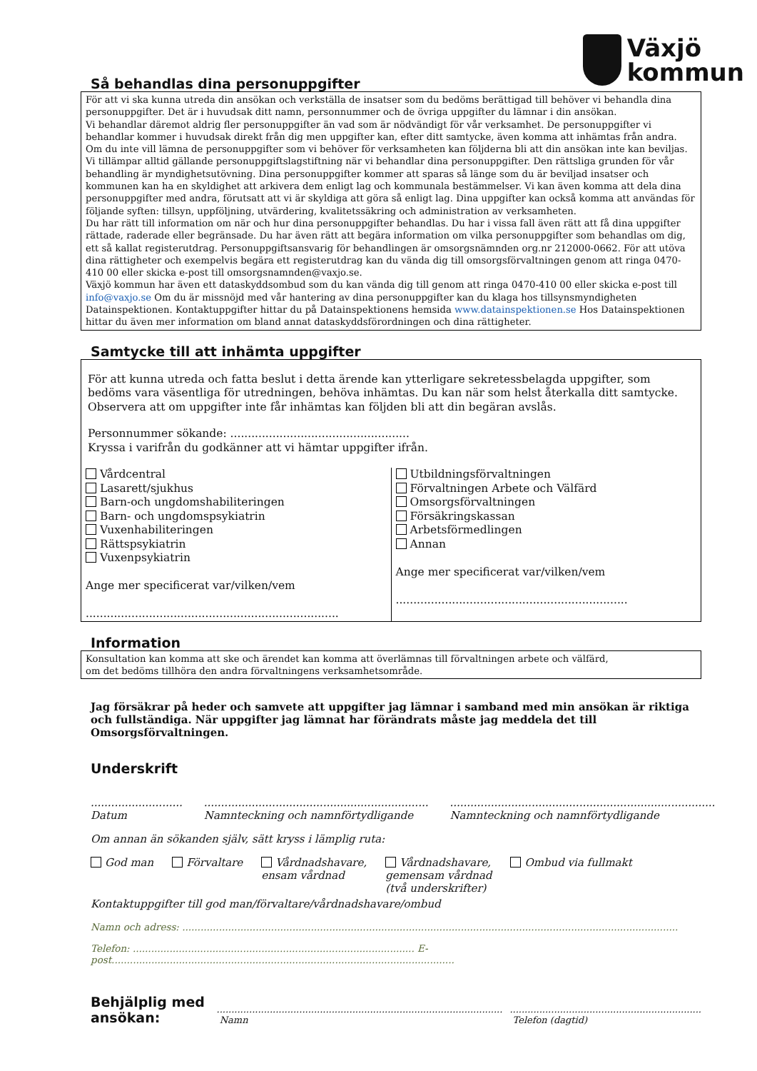Växjö
kommun
Så behandlas dina personuppgifter
För att vi ska kunna utreda din ansökan och verkställa de insatser som du bedöms berättigad till behöver vi behandla dina personuppgifter. Det är i huvudsak ditt namn, personnummer och de övriga uppgifter du lämnar i din ansökan.
Vi behandlar däremot aldrig fler personuppgifter än vad som är nödvändigt för vår verksamhet. De personuppgifter vi behandlar kommer i huvudsak direkt från dig men uppgifter kan, efter ditt samtycke, även komma att inhämtas från andra. Om du inte vill lämna de personuppgifter som vi behöver för verksamheten kan följderna bli att din ansökan inte kan beviljas. Vi tillämpar alltid gällande personuppgiftslagstiftning när vi behandlar dina personuppgifter. Den rättsliga grunden för vår behandling är myndighetsutövning. Dina personuppgifter kommer att sparas så länge som du är beviljad insatser och kommunen kan ha en skyldighet att arkivera dem enligt lag och kommunala bestämmelser. Vi kan även komma att dela dina personuppgifter med andra, förutsatt att vi är skyldiga att göra så enligt lag. Dina uppgifter kan också komma att användas för följande syften: tillsyn, uppföljning, utvärdering, kvalitetssäkring och administration av verksamheten.
Du har rätt till information om när och hur dina personuppgifter behandlas. Du har i vissa fall även rätt att få dina uppgifter rättade, raderade eller begränsade. Du har även rätt att begära information om vilka personuppgifter som behandlas om dig, ett så kallat registerutdrag. Personuppgiftsansvarig för behandlingen är omsorgsnämnden org.nr 212000-0662. För att utöva dina rättigheter och exempelvis begära ett registerutdrag kan du vända dig till omsorgsförvaltningen genom att ringa 0470-410 00 eller skicka e-post till omsorgsnamnden@vaxjo.se.
Växjö kommun har även ett dataskyddsombud som du kan vända dig till genom att ringa 0470-410 00 eller skicka e-post till info@vaxjo.se Om du är missnöjd med vår hantering av dina personuppgifter kan du klaga hos tillsynsmyndigheten Datainspektionen. Kontaktuppgifter hittar du på Datainspektionens hemsida www.datainspektionen.se Hos Datainspektionen hittar du även mer information om bland annat dataskyddsförordningen och dina rättigheter.
Samtycke till att inhämta uppgifter
För att kunna utreda och fatta beslut i detta ärende kan ytterligare sekretessbelagda uppgifter, som bedöms vara väsentliga för utredningen, behöva inhämtas. Du kan när som helst återkalla ditt samtycke. Observera att om uppgifter inte får inhämtas kan följden bli att din begäran avslås.
Personnummer sökande: ...................................................
Kryssa i varifrån du godkänner att vi hämtar uppgifter ifrån.
Vårdcentral
Lasarett/sjukhus
Barn-och ungdomshabiliteringen
Barn- och ungdomspsykiatrin
Vuxenhabiliteringen
Rättspsykiatrin
Vuxenpsykiatrin
Ange mer specificerat var/vilken/vem
........................................................................
Utbildningsförvaltningen
Förvaltningen Arbete och Välfärd
Omsorgsförvaltningen
Försäkringskassan
Arbetsförmedlingen
Annan
Ange mer specificerat var/vilken/vem
..................................................................
Information
Konsultation kan komma att ske och ärendet kan komma att överlämnas till förvaltningen arbete och välfärd,
om det bedöms tillhöra den andra förvaltningens verksamhetsområde.
Jag försäkrar på heder och samvete att uppgifter jag lämnar i samband med min ansökan är riktiga och fullständiga. När uppgifter jag lämnat har förändrats måste jag meddela det till Omsorgsförvaltningen.
Underskrift
...........................
Datum
..................................................................
Namnteckning och namnförtydligande
..............................................................................
Namnteckning och namnförtydligande
Om annan än sökanden själv, sätt kryss i lämplig ruta:
God man Förvaltare Vårdnadshavare,
ensam vårdnad
Vårdnadshavare,
gemensam vårdnad
(två underskrifter)
Ombud via fullmakt
Kontaktuppgifter till god man/förvaltare/vårdnadshavare/ombud
Namn och adress: ..................................................................................................................................................................
Telefon: ............................................................................................ E-post................................................................................................................
Behjälplig med ansökan:
.................................................................................................
Namn
.................................................................
Telefon (dagtid)